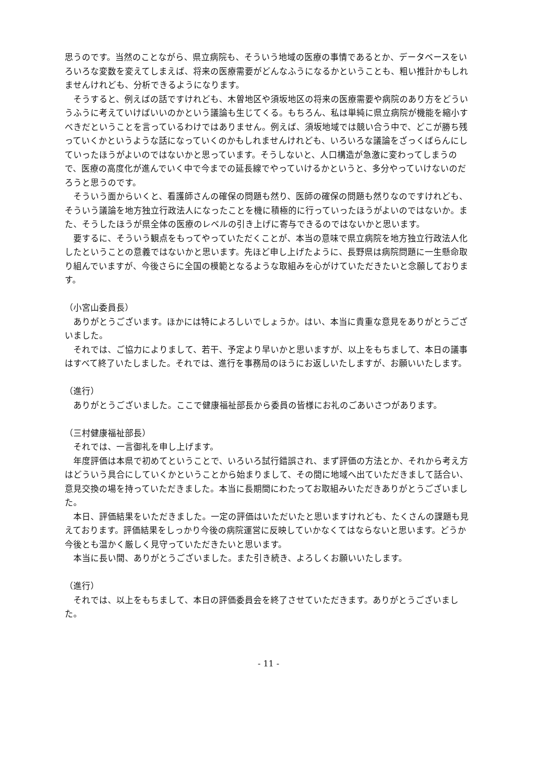思うのです。当然のことながら、県立病院も、そういう地域の医療の事情であるとか、データベースをいろいろな変数を変えてしまえば、将来の医療需要がどんなふうになるかということも、粗い推計かもしれませんけれども、分析できるようになります。
そうすると、例えばの話ですけれども、木曽地区や須坂地区の将来の医療需要や病院のあり方をどういうふうに考えていけばいいのかという議論も生じてくる。もちろん、私は単純に県立病院が機能を縮小すべきだということを言っているわけではありません。例えば、須坂地域では競い合う中で、どこが勝ち残っていくかというような話になっていくのかもしれませんけれども、いろいろな議論をざっくばらんにしていったほうがよいのではないかと思っています。そうしないと、人口構造が急激に変わってしまうので、医療の高度化が進んでいく中で今までの延長線でやっていけるかというと、多分やっていけないのだろうと思うのです。
そういう面からいくと、看護師さんの確保の問題も然り、医師の確保の問題も然りなのですけれども、そういう議論を地方独立行政法人になったことを機に積極的に行っていったほうがよいのではないか。また、そうしたほうが県全体の医療のレベルの引き上げに寄与できるのではないかと思います。
要するに、そういう観点をもってやっていただくことが、本当の意味で県立病院を地方独立行政法人化したということの意義ではないかと思います。先ほど申し上げたように、長野県は病院問題に一生懸命取り組んでいますが、今後さらに全国の模範となるような取組みを心がけていただきたいと念願しております。
（小宮山委員長）
ありがとうございます。ほかには特によろしいでしょうか。はい、本当に貴重な意見をありがとうございました。
それでは、ご協力によりまして、若干、予定より早いかと思いますが、以上をもちまして、本日の議事はすべて終了いたしました。それでは、進行を事務局のほうにお返しいたしますが、お願いいたします。
（進行）
ありがとうございました。ここで健康福祉部長から委員の皆様にお礼のごあいさつがあります。
（三村健康福祉部長）
それでは、一言御礼を申し上げます。
年度評価は本県で初めてということで、いろいろ試行錯誤され、まず評価の方法とか、それから考え方はどういう具合にしていくかということから始まりまして、その間に地域へ出ていただきまして話合い、意見交換の場を持っていただきました。本当に長期間にわたってお取組みいただきありがとうございました。
本日、評価結果をいただきました。一定の評価はいただいたと思いますけれども、たくさんの課題も見えております。評価結果をしっかり今後の病院運営に反映していかなくてはならないと思います。どうか今後とも温かく厳しく見守っていただきたいと思います。
本当に長い間、ありがとうございました。また引き続き、よろしくお願いいたします。
（進行）
それでは、以上をもちまして、本日の評価委員会を終了させていただきます。ありがとうございました。
- 11 -